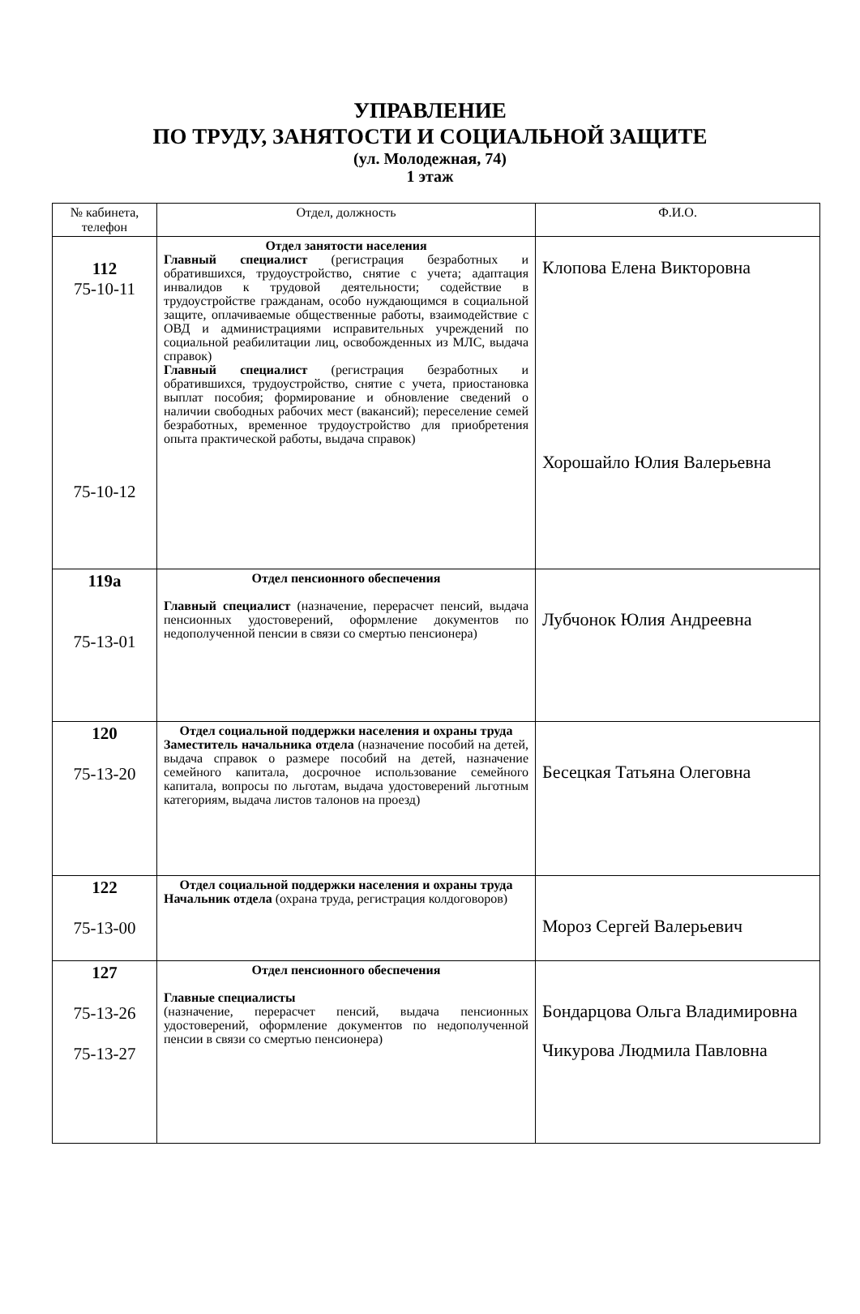УПРАВЛЕНИЕ
ПО ТРУДУ, ЗАНЯТОСТИ И СОЦИАЛЬНОЙ ЗАЩИТЕ
(ул. Молодежная, 74)
1 этаж
| № кабинета, телефон | Отдел, должность | Ф.И.О. |
| --- | --- | --- |
| 112 75-10-11 75-10-12 | Отдел занятости населения Главный специалист (регистрация безработных и обратившихся, трудоустройство, снятие с учета; адаптация инвалидов к трудовой деятельности; содействие в трудоустройстве гражданам, особо нуждающимся в социальной защите, оплачиваемые общественные работы, взаимодействие с ОВД и администрациями исправительных учреждений по социальной реабилитации лиц, освобожденных из МЛС, выдача справок) Главный специалист (регистрация безработных и обратившихся, трудоустройство, снятие с учета, приостановка выплат пособия; формирование и обновление сведений о наличии свободных рабочих мест (вакансий); переселение семей безработных, временное трудоустройство для приобретения опыта практической работы, выдача справок) | Клопова Елена Викторовна Хорошайло Юлия Валерьевна |
| 119а 75-13-01 | Отдел пенсионного обеспечения Главный специалист (назначение, перерасчет пенсий, выдача пенсионных удостоверений, оформление документов по недополученной пенсии в связи со смертью пенсионера) | Лубчонок Юлия Андреевна |
| 120 75-13-20 | Отдел социальной поддержки населения и охраны труда Заместитель начальника отдела (назначение пособий на детей, выдача справок о размере пособий на детей, назначение семейного капитала, досрочное использование семейного капитала, вопросы по льготам, выдача удостоверений льготным категориям, выдача листов талонов на проезд) | Бесецкая Татьяна Олеговна |
| 122 75-13-00 | Отдел социальной поддержки населения и охраны труда Начальник отдела (охрана труда, регистрация колдоговоров) | Мороз Сергей Валерьевич |
| 127 75-13-26 75-13-27 | Отдел пенсионного обеспечения Главные специалисты (назначение, перерасчет пенсий, выдача пенсионных удостоверений, оформление документов по недополученной пенсии в связи со смертью пенсионера) | Бондарцова Ольга Владимировна Чикурова Людмила Павловна |